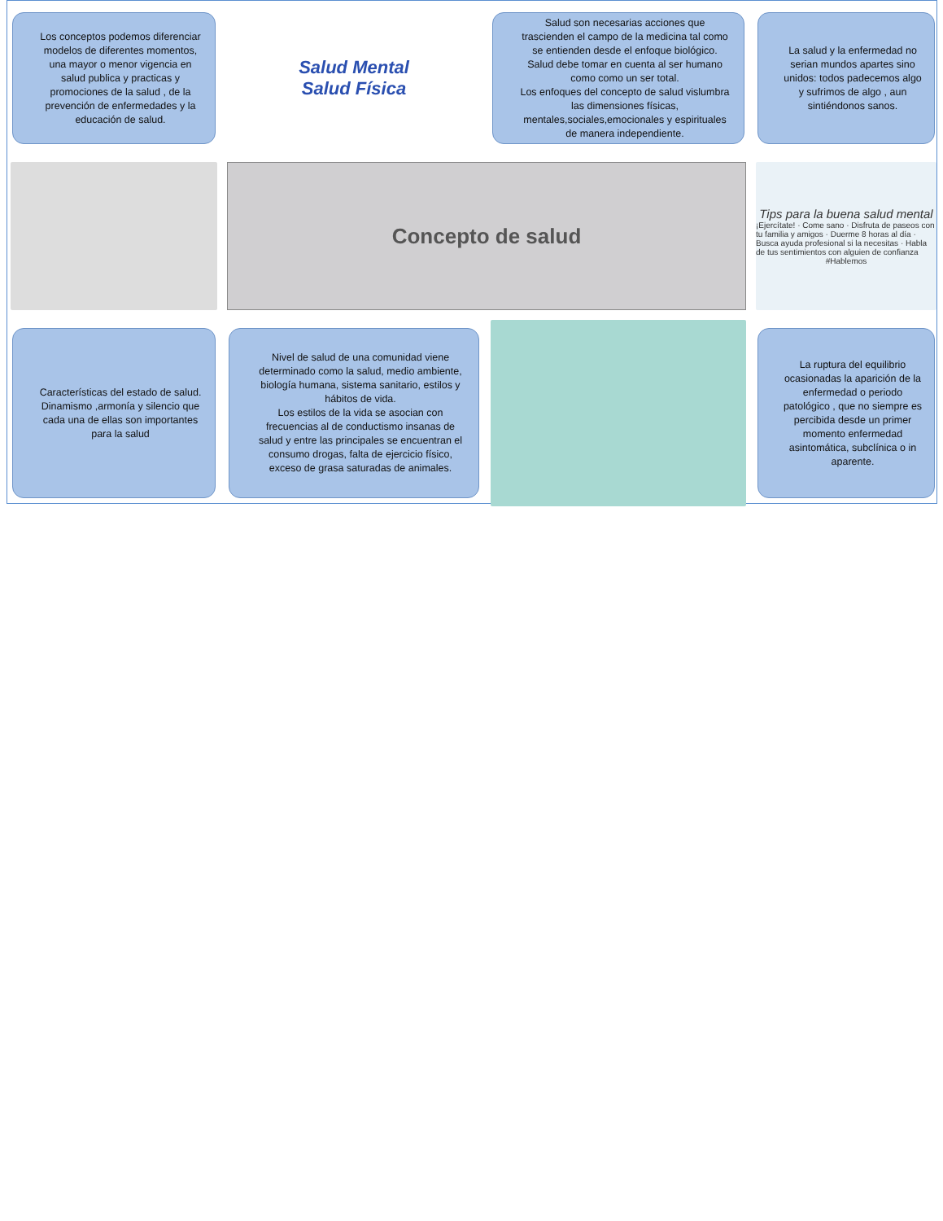Los conceptos podemos diferenciar modelos de diferentes momentos, una mayor o menor vigencia en salud publica y practicas y promociones de la salud , de la prevención de enfermedades y la educación de salud.
Salud Mental
Salud Física
Salud son necesarias acciones que trascienden el campo de la medicina tal como se entienden desde el enfoque biológico.
Salud debe tomar en cuenta al ser humano como como un ser total.
Los enfoques del concepto de salud vislumbra las dimensiones físicas, mentales,sociales,emocionales y espirituales de manera independiente.
La salud y la enfermedad no serian mundos apartes sino unidos: todos padecemos algo y sufrimos de algo , aun sintiéndonos sanos.
Concepto de salud
Tips para la buena salud mental
¡Ejercítate! · Come sano · Disfruta de paseos con tu familia y amigos · Duerme 8 horas al día · Busca ayuda profesional si la necesitas · Habla de tus sentimientos con alguien de confianza
#Hablemos
Características del estado de salud.
Dinamismo ,armonía y silencio que cada una de ellas son importantes para la salud
Nivel de salud de una comunidad viene determinado como la salud, medio ambiente, biología humana, sistema sanitario, estilos y hábitos de vida.
Los estilos de la vida se asocian con frecuencias al de conductismo insanas de salud y entre las principales se encuentran el consumo drogas, falta de ejercicio físico, exceso de grasa saturadas de animales.
La ruptura del equilibrio ocasionadas la aparición de la enfermedad o periodo patológico , que no siempre es percibida desde un primer momento enfermedad asintomática, subclínica o in aparente.